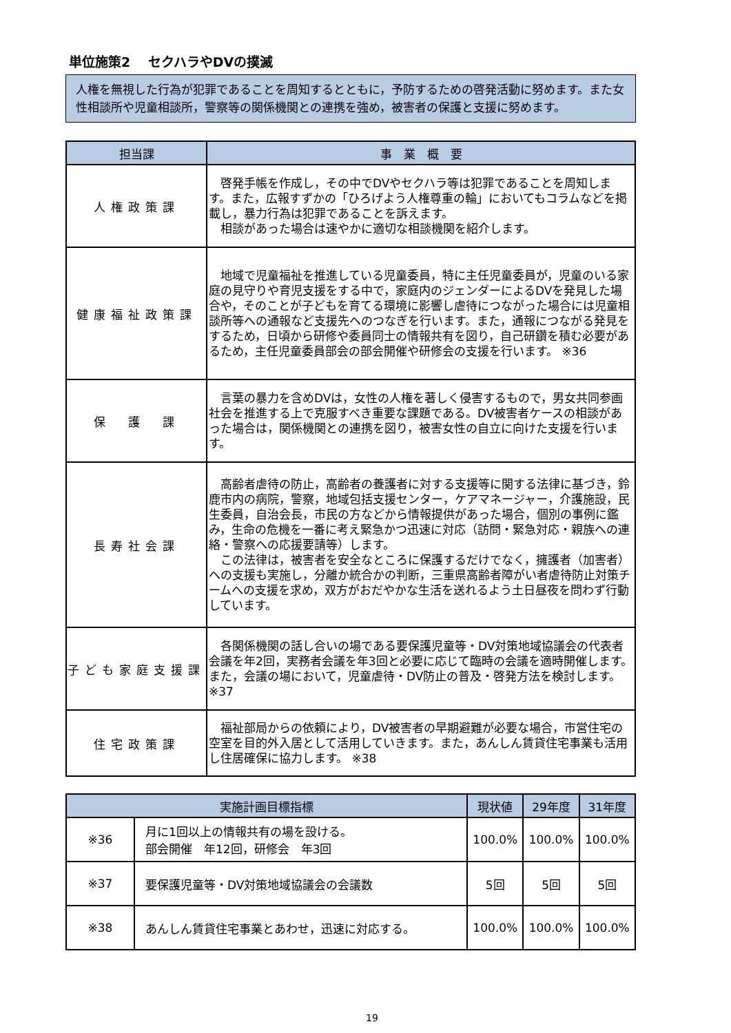単位施策2　 セクハラやDVの撲滅
人権を無視した行為が犯罪であることを周知するとともに，予防するための啓発活動に努めます。また女性相談所や児童相談所，警察等の関係機関との連携を強め，被害者の保護と支援に努めます。
| 担当課 | 事 業 概 要 |
| --- | --- |
| 人権政策課 | 啓発手帳を作成し，その中でDVやセクハラ等は犯罪であることを周知します。また，広報すずかの「ひろげよう人権尊重の輪」においてもコラムなどを掲載し，暴力行為は犯罪であることを訴えます。 相談があった場合は速やかに適切な相談機関を紹介します。 |
| 健康福祉政策課 | 地域で児童福祉を推進している児童委員，特に主任児童委員が，児童のいる家庭の見守りや育児支援をする中で，家庭内のジェンダーによるDVを発見した場合や，そのことが子どもを育てる環境に影響し虐待につながった場合には児童相談所等への通報など支援先へのつなぎを行います。また，通報につながる発見をするため，日頃から研修や委員同士の情報共有を図り，自己研鑽を積む必要があるため，主任児童委員部会の部会開催や研修会の支援を行います。 ※36 |
| 保 護 課 | 言葉の暴力を含めDVは，女性の人権を著しく侵害するもので，男女共同参画社会を推進する上で克服すべき重要な課題である。DV被害者ケースの相談があった場合は，関係機関との連携を図り，被害女性の自立に向けた支援を行います。 |
| 長寿社会課 | 高齢者虐待の防止，高齢者の養護者に対する支援等に関する法律に基づき，鈴鹿市内の病院，警察，地域包括支援センター，ケアマネージャー，介護施設，民生委員，自治会長，市民の方などから情報提供があった場合，個別の事例に鑑み，生命の危機を一番に考え緊急かつ迅速に対応（訪問・緊急対応・親族への連絡・警察への応援要請等）します。 この法律は，被害者を安全なところに保護するだけでなく，擁護者（加害者）への支援も実施し，分離か統合かの判断，三重県高齢者障がい者虐待防止対策チームへの支援を求め，双方がおだやかな生活を送れるよう土日昼夜を問わず行動しています。 |
| 子ども家庭支援課 | 各関係機関の話し合いの場である要保護児童等・DV対策地域協議会の代表者会議を年2回，実務者会議を年3回と必要に応じて臨時の会議を適時開催します。また，会議の場において，児童虐待・DV防止の普及・啓発方法を検討します。 ※37 |
| 住宅政策課 | 福祉部局からの依頼により，DV被害者の早期避難が必要な場合，市営住宅の空室を目的外入居として活用していきます。また，あんしん賃貸住宅事業も活用し住居確保に協力します。 ※38 |
| 実施計画目標指標 | | 現状値 | 29年度 | 31年度 |
| --- | --- | --- | --- | --- |
| ※36 | 月に1回以上の情報共有の場を設ける。 部会開催 年12回，研修会 年3回 | 100.0% | 100.0% | 100.0% |
| ※37 | 要保護児童等・DV対策地域協議会の会議数 | 5回 | 5回 | 5回 |
| ※38 | あんしん賃貸住宅事業とあわせ，迅速に対応する。 | 100.0% | 100.0% | 100.0% |
19